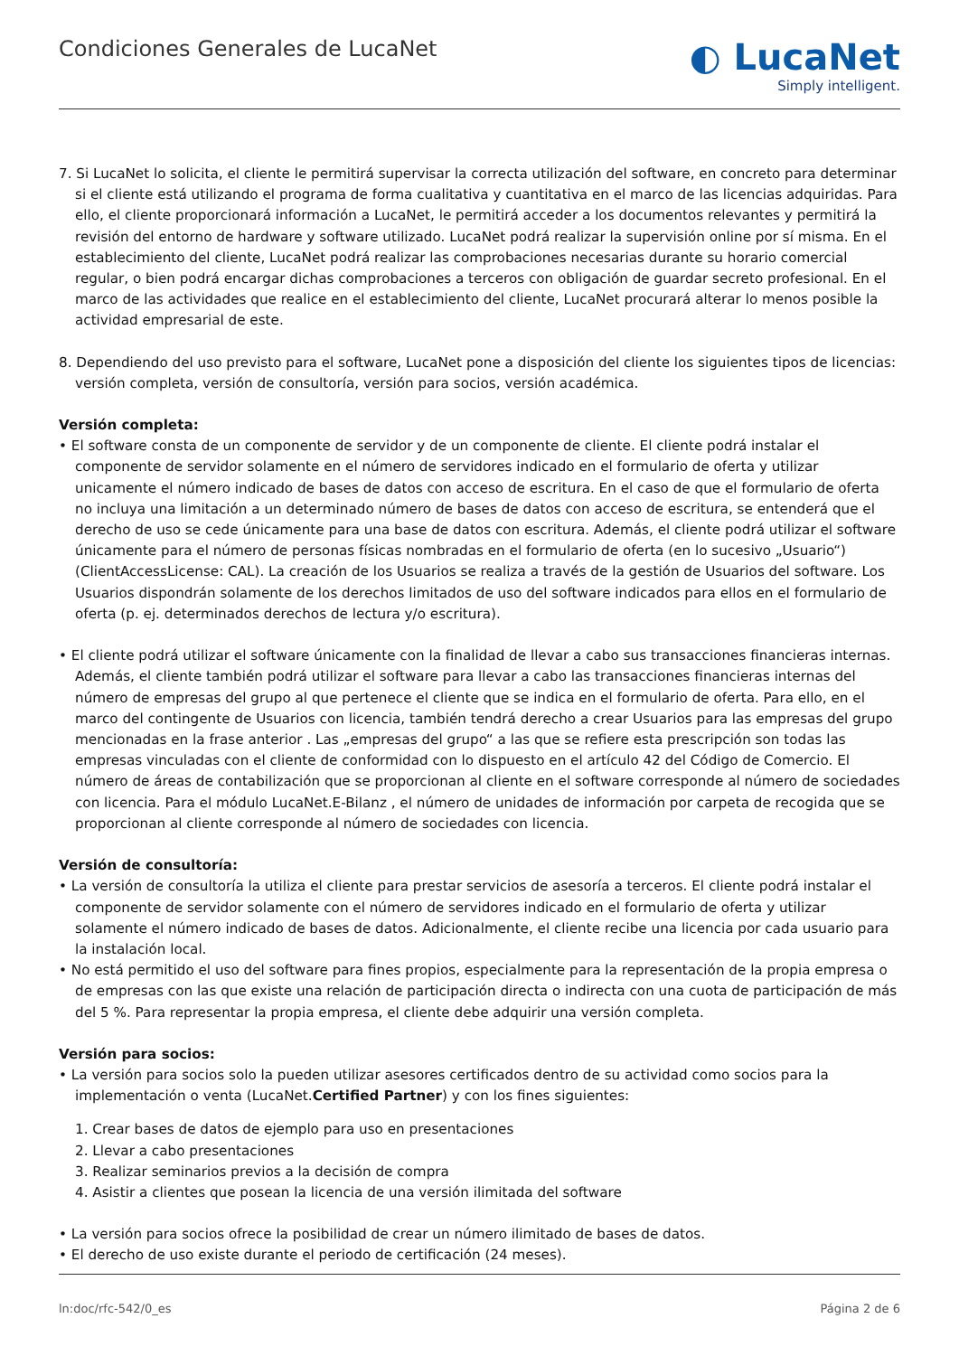Condiciones Generales de LucaNet
◐ LucaNet
Simply intelligent.
7. Si LucaNet lo solicita, el cliente le permitirá supervisar la correcta utilización del software, en concreto para determinar si el cliente está utilizando el programa de forma cualitativa y cuantitativa en el marco de las licencias adquiridas. Para ello, el cliente proporcionará información a LucaNet, le permitirá acceder a los documentos relevantes y permitirá la revisión del entorno de hardware y software utilizado. LucaNet podrá realizar la supervisión online por sí misma. En el estableci­miento del cliente, LucaNet podrá realizar las comprobaciones necesarias durante su horario comercial regular, o bien podrá encargar dichas comprobaciones a terceros con obligación de guardar secreto profesional. En el marco de las actividades que realice en el establecimiento del cliente, LucaNet procurará alterar lo menos posible la actividad empresa­rial de este.
8. Dependiendo del uso previsto para el software, LucaNet pone a disposición del cliente los siguientes tipos de licencias: versión completa, versión de consultoría, versión para socios, versión académica.
Versión completa:
• El software consta de un componente de servidor y de un componente de cliente. El cliente podrá instalar el componente de servidor solamente en el número de servidores indicado en el formulario de oferta y utilizar unicamente el número indicado de bases de datos con acceso de escritura. En el caso de que el formulario de oferta no incluya una limitación a un determinado número de bases de datos con acceso de escritura, se entenderá que el derecho de uso se cede única­mente para una base de datos con escritura. Además, el cliente podrá utilizar el software únicamente para el número de personas físicas nombradas en el formulario de oferta (en lo sucesivo „Usuario“) (ClientAccessLicense: CAL). La creación de los Usuarios se realiza a través de la gestión de Usuarios del software. Los Usuarios dispondrán solamente de los derechos limitados de uso del software indicados para ellos en el formulario de oferta (p. ej. determinados derechos de lectura y/o escritura).
• El cliente podrá utilizar el software únicamente con la finalidad de llevar a cabo sus transacciones financieras internas. Además, el cliente también podrá utilizar el software para llevar a cabo las transacciones financieras internas del número de empresas del grupo al que pertenece el cliente que se indica en el formulario de oferta. Para ello, en el marco del contingente de Usuarios con licencia, también tendrá derecho a crear Usuarios para las empresas del grupo mencionadas en la frase anterior . Las „empresas del grupo“ a las que se refiere esta prescripción son todas las empresas vinculadas con el cliente de conformidad con lo dispuesto en el artículo 42 del Código de Comercio. El número de áreas de contabi­lización que se proporcionan al cliente en el software corresponde al número de sociedades con licencia. Para el módulo LucaNet.E-Bilanz , el número de unidades de información por carpeta de recogida que se proporcionan al cliente corres­ponde al número de sociedades con licencia.
Versión de consultoría:
• La versión de consultoría la utiliza el cliente para prestar servicios de asesoría a terceros. El cliente podrá instalar el componente de servidor solamente con el número de servidores indicado en el formulario de oferta y utilizar solamente el número indicado de bases de datos. Adicionalmente, el cliente recibe una licencia por cada usuario para la instalación local.
• No está permitido el uso del software para fines propios, especialmente para la representación de la propia empresa o de empresas con las que existe una relación de participación directa o indirecta con una cuota de participación de más del 5 %. Para representar la propia empresa, el cliente debe adquirir una versión completa.
Versión para socios:
• La versión para socios solo la pueden utilizar asesores certificados dentro de su actividad como socios para la implemen­tación o venta (LucaNet.Certified Partner) y con los fines siguientes:
1. Crear bases de datos de ejemplo para uso en presentaciones
2. Llevar a cabo presentaciones
3. Realizar seminarios previos a la decisión de compra
4. Asistir a clientes que posean la licencia de una versión ilimitada del software
• La versión para socios ofrece la posibilidad de crear un número ilimitado de bases de datos.
• El derecho de uso existe durante el periodo de certificación (24 meses).
ln:doc/rfc-542/0_es Página 2 de 6